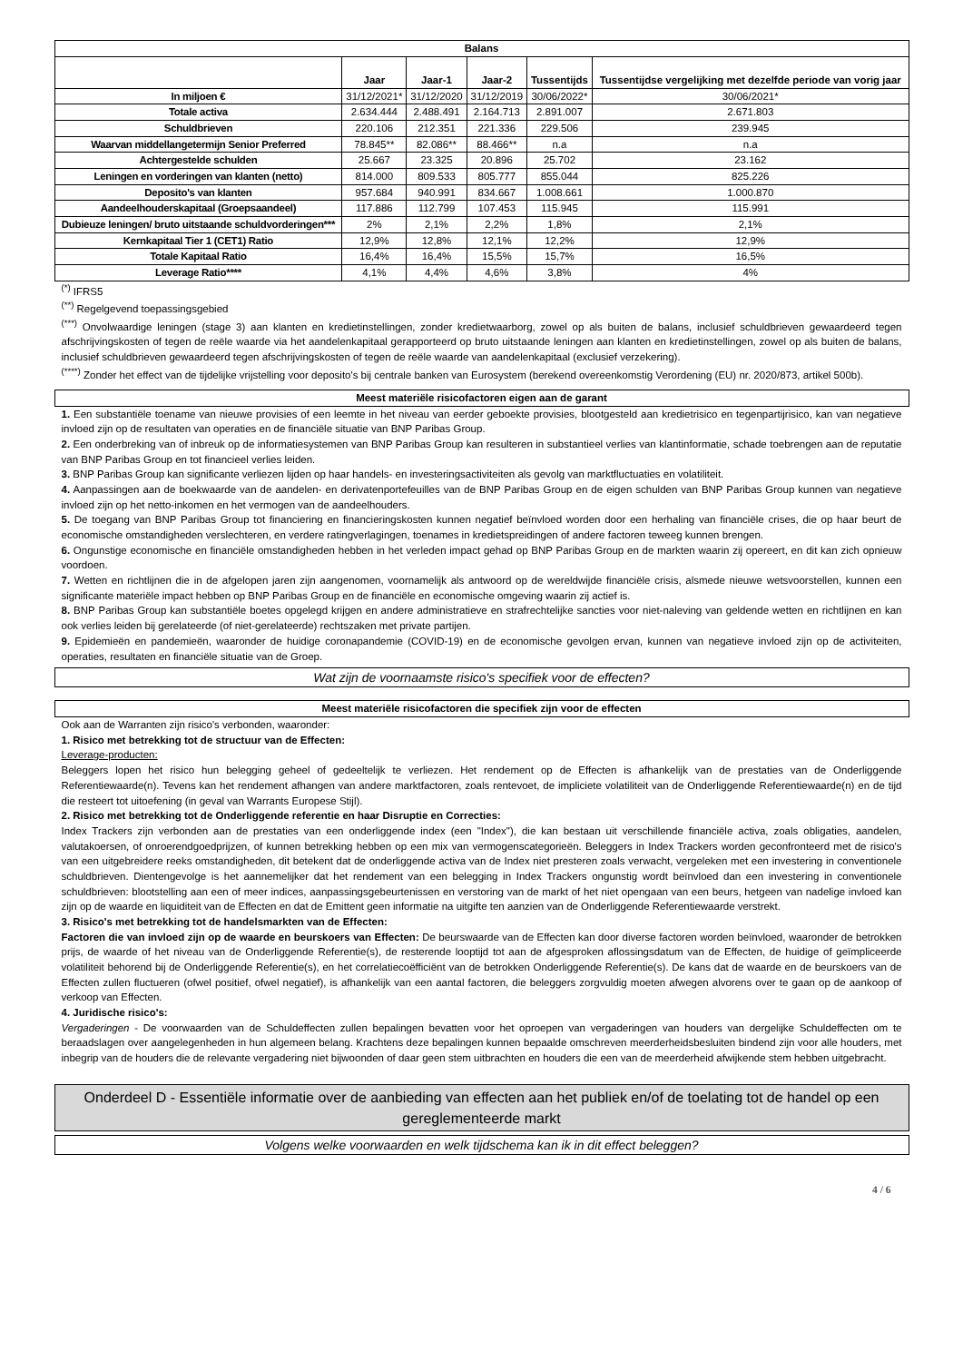| Balans | | | | | |
| --- | --- | --- | --- | --- | --- |
| | Jaar | Jaar-1 | Jaar-2 | Tussentijds | Tussentijdse vergelijking met dezelfde periode van vorig jaar |
| In miljoen € | 31/12/2021* | 31/12/2020 | 31/12/2019 | 30/06/2022* | 30/06/2021* |
| Totale activa | 2.634.444 | 2.488.491 | 2.164.713 | 2.891.007 | 2.671.803 |
| Schuldbrieven | 220.106 | 212.351 | 221.336 | 229.506 | 239.945 |
| Waarvan middellangetermijn Senior Preferred | 78.845** | 82.086** | 88.466** | n.a | n.a |
| Achtergestelde schulden | 25.667 | 23.325 | 20.896 | 25.702 | 23.162 |
| Leningen en vorderingen van klanten (netto) | 814.000 | 809.533 | 805.777 | 855.044 | 825.226 |
| Deposito's van klanten | 957.684 | 940.991 | 834.667 | 1.008.661 | 1.000.870 |
| Aandeelhouderskapitaal (Groepsaandeel) | 117.886 | 112.799 | 107.453 | 115.945 | 115.991 |
| Dubieuze leningen/ bruto uitstaande schuldvorderingen*** | 2% | 2,1% | 2,2% | 1,8% | 2,1% |
| Kernkapitaal Tier 1 (CET1) Ratio | 12,9% | 12,8% | 12,1% | 12,2% | 12,9% |
| Totale Kapitaal Ratio | 16,4% | 16,4% | 15,5% | 15,7% | 16,5% |
| Leverage Ratio**** | 4,1% | 4,4% | 4,6% | 3,8% | 4% |
<sup>(*)</sup> IFRS5
<sup>(**)</sup> Regelgevend toepassingsgebied
<sup>(***)</sup> Onvolwaardige leningen (stage 3) aan klanten en kredietinstellingen, zonder kredietwaarborg, zowel op als buiten de balans, inclusief schuldbrieven gewaardeerd tegen afschrijvingskosten of tegen de reële waarde via het aandelenkapitaal gerapporteerd op bruto uitstaande leningen aan klanten en kredietinstellingen, zowel op als buiten de balans, inclusief schuldbrieven gewaardeerd tegen afschrijvingskosten of tegen de reële waarde van aandelenkapitaal (exclusief verzekering).
<sup>(****)</sup> Zonder het effect van de tijdelijke vrijstelling voor deposito's bij centrale banken van Eurosystem (berekend overeenkomstig Verordening (EU) nr. 2020/873, artikel 500b).
Meest materiële risicofactoren eigen aan de garant
1. Een substantiële toename van nieuwe provisies of een leemte in het niveau van eerder geboekte provisies, blootgesteld aan kredietrisico en tegenpartijrisico, kan van negatieve invloed zijn op de resultaten van operaties en de financiële situatie van BNP Paribas Group.
2. Een onderbreking van of inbreuk op de informatiesystemen van BNP Paribas Group kan resulteren in substantieel verlies van klantinformatie, schade toebrengen aan de reputatie van BNP Paribas Group en tot financieel verlies leiden.
3. BNP Paribas Group kan significante verliezen lijden op haar handels- en investeringsactiviteiten als gevolg van marktfluctuaties en volatiliteit.
4. Aanpassingen aan de boekwaarde van de aandelen- en derivatenportefeuilles van de BNP Paribas Group en de eigen schulden van BNP Paribas Group kunnen van negatieve invloed zijn op het netto-inkomen en het vermogen van de aandeelhouders.
5. De toegang van BNP Paribas Group tot financiering en financieringskosten kunnen negatief beïnvloed worden door een herhaling van financiële crises, die op haar beurt de economische omstandigheden verslechteren, en verdere ratingverlagingen, toenames in kredietspreidingen of andere factoren teweeg kunnen brengen.
6. Ongunstige economische en financiële omstandigheden hebben in het verleden impact gehad op BNP Paribas Group en de markten waarin zij opereert, en dit kan zich opnieuw voordoen.
7. Wetten en richtlijnen die in de afgelopen jaren zijn aangenomen, voornamelijk als antwoord op de wereldwijde financiële crisis, alsmede nieuwe wetsvoorstellen, kunnen een significante materiële impact hebben op BNP Paribas Group en de financiële en economische omgeving waarin zij actief is.
8. BNP Paribas Group kan substantiële boetes opgelegd krijgen en andere administratieve en strafrechtelijke sancties voor niet-naleving van geldende wetten en richtlijnen en kan ook verlies leiden bij gerelateerde (of niet-gerelateerde) rechtszaken met private partijen.
9. Epidemieën en pandemieën, waaronder de huidige coronapandemie (COVID-19) en de economische gevolgen ervan, kunnen van negatieve invloed zijn op de activiteiten, operaties, resultaten en financiële situatie van de Groep.
Wat zijn de voornaamste risico's specifiek voor de effecten?
Meest materiële risicofactoren die specifiek zijn voor de effecten
Ook aan de Warranten zijn risico's verbonden, waaronder:
1. Risico met betrekking tot de structuur van de Effecten:
Leverage-producten:
Beleggers lopen het risico hun belegging geheel of gedeeltelijk te verliezen. Het rendement op de Effecten is afhankelijk van de prestaties van de Onderliggende Referentiewaarde(n). Tevens kan het rendement afhangen van andere marktfactoren, zoals rentevoet, de impliciete volatiliteit van de Onderliggende Referentiewaarde(n) en de tijd die resteert tot uitoefening (in geval van Warrants Europese Stijl).
2. Risico met betrekking tot de Onderliggende referentie en haar Disruptie en Correcties:
Index Trackers zijn verbonden aan de prestaties van een onderliggende index (een "Index"), die kan bestaan uit verschillende financiële activa, zoals obligaties, aandelen, valutakoersen, of onroerendgoedprijzen, of kunnen betrekking hebben op een mix van vermogenscategorieën. Beleggers in Index Trackers worden geconfronteerd met de risico's van een uitgebreidere reeks omstandigheden, dit betekent dat de onderliggende activa van de Index niet presteren zoals verwacht, vergeleken met een investering in conventionele schuldbrieven. Dientengevolge is het aannemelijker dat het rendement van een belegging in Index Trackers ongunstig wordt beïnvloed dan een investering in conventionele schuldbrieven: blootstelling aan een of meer indices, aanpassingsgebeurtenissen en verstoring van de markt of het niet opengaan van een beurs, hetgeen van nadelige invloed kan zijn op de waarde en liquiditeit van de Effecten en dat de Emittent geen informatie na uitgifte ten aanzien van de Onderliggende Referentiewaarde verstrekt.
3. Risico's met betrekking tot de handelsmarkten van de Effecten:
Factoren die van invloed zijn op de waarde en beurskoers van Effecten: De beurswaarde van de Effecten kan door diverse factoren worden beïnvloed, waaronder de betrokken prijs, de waarde of het niveau van de Onderliggende Referentie(s), de resterende looptijd tot aan de afgesproken aflossingsdatum van de Effecten, de huidige of geïmpliceerde volatiliteit behorend bij de Onderliggende Referentie(s), en het correlatiecoëfficiënt van de betrokken Onderliggende Referentie(s). De kans dat de waarde en de beurskoers van de Effecten zullen fluctueren (ofwel positief, ofwel negatief), is afhankelijk van een aantal factoren, die beleggers zorgvuldig moeten afwegen alvorens over te gaan op de aankoop of verkoop van Effecten.
4. Juridische risico's:
Vergaderingen - De voorwaarden van de Schuldeffecten zullen bepalingen bevatten voor het oproepen van vergaderingen van houders van dergelijke Schuldeffecten om te beraadslagen over aangelegenheden in hun algemeen belang. Krachtens deze bepalingen kunnen bepaalde omschreven meerderheidsbesluiten bindend zijn voor alle houders, met inbegrip van de houders die de relevante vergadering niet bijwoonden of daar geen stem uitbrachten en houders die een van de meerderheid afwijkende stem hebben uitgebracht.
Onderdeel D - Essentiële informatie over de aanbieding van effecten aan het publiek en/of de toelating tot de handel op een gereglementeerde markt
Volgens welke voorwaarden en welk tijdschema kan ik in dit effect beleggen?
4 / 6